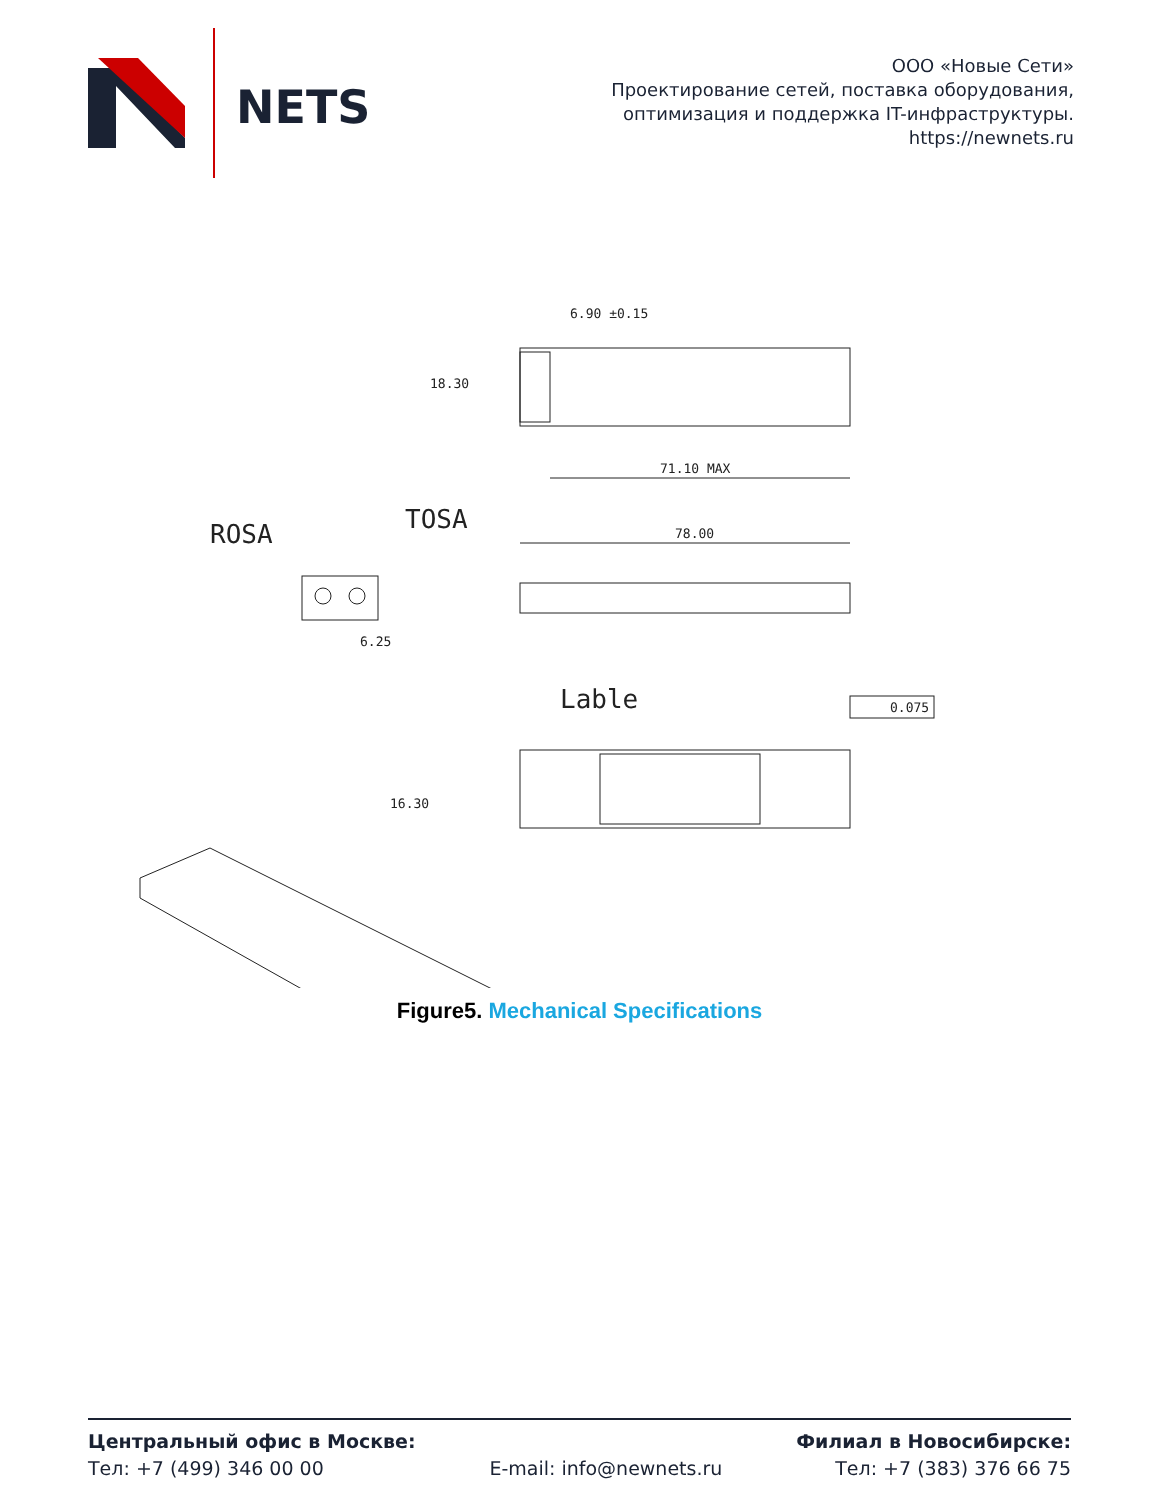NETS
ООО «Новые Сети»
Проектирование сетей, поставка оборудования,
оптимизация и поддержка IT-инфраструктуры.
https://newnets.ru
6.90 ±0.15
18.30
71.10 MAX
ROSA
TOSA
6.25
78.00
0.075
Lable
16.30
Figure5. Mechanical Specifications
Центральный офис в Москве:
Тел: +7 (499) 346 00 00
E-mail: info@newnets.ru Филиал в Новосибирске:
Тел: +7 (383) 376 66 75